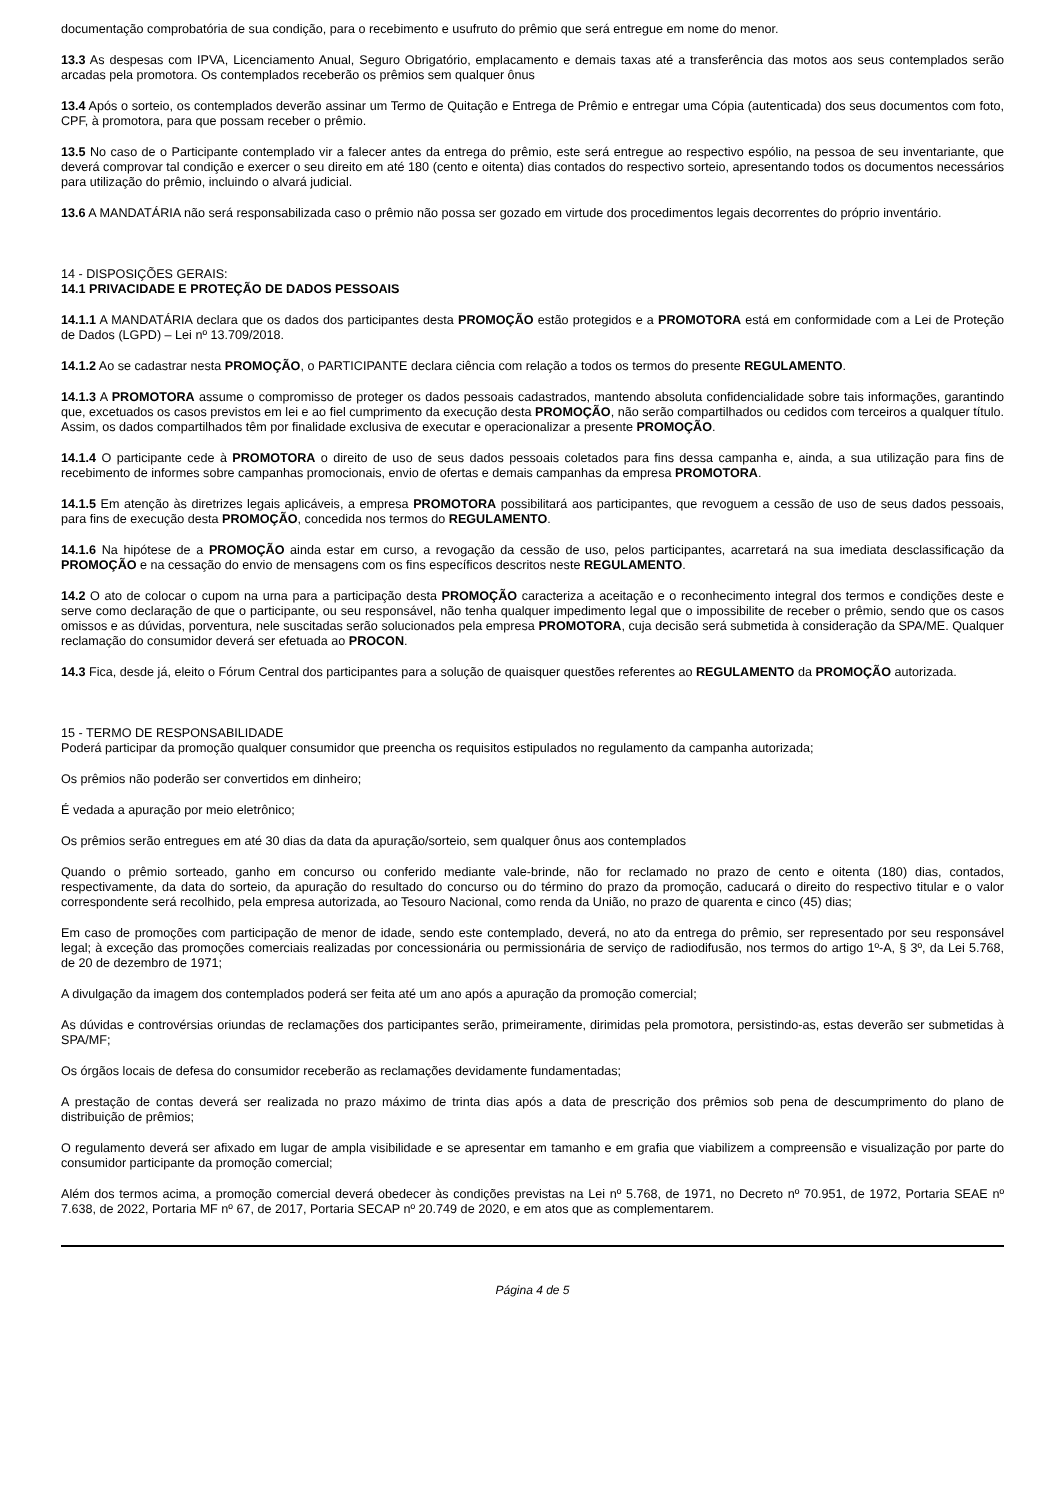documentação comprobatória de sua condição, para o recebimento e usufruto do prêmio que será entregue em nome do menor.
13.3 As despesas com IPVA, Licenciamento Anual, Seguro Obrigatório, emplacamento e demais taxas até a transferência das motos aos seus contemplados serão arcadas pela promotora. Os contemplados receberão os prêmios sem qualquer ônus
13.4 Após o sorteio, os contemplados deverão assinar um Termo de Quitação e Entrega de Prêmio e entregar uma Cópia (autenticada) dos seus documentos com foto, CPF, à promotora, para que possam receber o prêmio.
13.5 No caso de o Participante contemplado vir a falecer antes da entrega do prêmio, este será entregue ao respectivo espólio, na pessoa de seu inventariante, que deverá comprovar tal condição e exercer o seu direito em até 180 (cento e oitenta) dias contados do respectivo sorteio, apresentando todos os documentos necessários para utilização do prêmio, incluindo o alvará judicial.
13.6 A MANDATÁRIA não será responsabilizada caso o prêmio não possa ser gozado em virtude dos procedimentos legais decorrentes do próprio inventário.
14 - DISPOSIÇÕES GERAIS:
14.1 PRIVACIDADE E PROTEÇÃO DE DADOS PESSOAIS
14.1.1 A MANDATÁRIA declara que os dados dos participantes desta PROMOÇÃO estão protegidos e a PROMOTORA está em conformidade com a Lei de Proteção de Dados (LGPD) – Lei nº 13.709/2018.
14.1.2 Ao se cadastrar nesta PROMOÇÃO, o PARTICIPANTE declara ciência com relação a todos os termos do presente REGULAMENTO.
14.1.3 A PROMOTORA assume o compromisso de proteger os dados pessoais cadastrados, mantendo absoluta confidencialidade sobre tais informações, garantindo que, excetuados os casos previstos em lei e ao fiel cumprimento da execução desta PROMOÇÃO, não serão compartilhados ou cedidos com terceiros a qualquer título. Assim, os dados compartilhados têm por finalidade exclusiva de executar e operacionalizar a presente PROMOÇÃO.
14.1.4 O participante cede à PROMOTORA o direito de uso de seus dados pessoais coletados para fins dessa campanha e, ainda, a sua utilização para fins de recebimento de informes sobre campanhas promocionais, envio de ofertas e demais campanhas da empresa PROMOTORA.
14.1.5 Em atenção às diretrizes legais aplicáveis, a empresa PROMOTORA possibilitará aos participantes, que revoguem a cessão de uso de seus dados pessoais, para fins de execução desta PROMOÇÃO, concedida nos termos do REGULAMENTO.
14.1.6 Na hipótese de a PROMOÇÃO ainda estar em curso, a revogação da cessão de uso, pelos participantes, acarretará na sua imediata desclassificação da PROMOÇÃO e na cessação do envio de mensagens com os fins específicos descritos neste REGULAMENTO.
14.2 O ato de colocar o cupom na urna para a participação desta PROMOÇÃO caracteriza a aceitação e o reconhecimento integral dos termos e condições deste e serve como declaração de que o participante, ou seu responsável, não tenha qualquer impedimento legal que o impossibilite de receber o prêmio, sendo que os casos omissos e as dúvidas, porventura, nele suscitadas serão solucionados pela empresa PROMOTORA, cuja decisão será submetida à consideração da SPA/ME. Qualquer reclamação do consumidor deverá ser efetuada ao PROCON.
14.3 Fica, desde já, eleito o Fórum Central dos participantes para a solução de quaisquer questões referentes ao REGULAMENTO da PROMOÇÃO autorizada.
15 - TERMO DE RESPONSABILIDADE
Poderá participar da promoção qualquer consumidor que preencha os requisitos estipulados no regulamento da campanha autorizada;
Os prêmios não poderão ser convertidos em dinheiro;
É vedada a apuração por meio eletrônico;
Os prêmios serão entregues em até 30 dias da data da apuração/sorteio, sem qualquer ônus aos contemplados
Quando o prêmio sorteado, ganho em concurso ou conferido mediante vale-brinde, não for reclamado no prazo de cento e oitenta (180) dias, contados, respectivamente, da data do sorteio, da apuração do resultado do concurso ou do término do prazo da promoção, caducará o direito do respectivo titular e o valor correspondente será recolhido, pela empresa autorizada, ao Tesouro Nacional, como renda da União, no prazo de quarenta e cinco (45) dias;
Em caso de promoções com participação de menor de idade, sendo este contemplado, deverá, no ato da entrega do prêmio, ser representado por seu responsável legal; à exceção das promoções comerciais realizadas por concessionária ou permissionária de serviço de radiodifusão, nos termos do artigo 1º-A, § 3º, da Lei 5.768, de 20 de dezembro de 1971;
A divulgação da imagem dos contemplados poderá ser feita até um ano após a apuração da promoção comercial;
As dúvidas e controvérsias oriundas de reclamações dos participantes serão, primeiramente, dirimidas pela promotora, persistindo-as, estas deverão ser submetidas à SPA/MF;
Os órgãos locais de defesa do consumidor receberão as reclamações devidamente fundamentadas;
A prestação de contas deverá ser realizada no prazo máximo de trinta dias após a data de prescrição dos prêmios sob pena de descumprimento do plano de distribuição de prêmios;
O regulamento deverá ser afixado em lugar de ampla visibilidade e se apresentar em tamanho e em grafia que viabilizem a compreensão e visualização por parte do consumidor participante da promoção comercial;
Além dos termos acima, a promoção comercial deverá obedecer às condições previstas na Lei nº 5.768, de 1971, no Decreto nº 70.951, de 1972, Portaria SEAE nº 7.638, de 2022, Portaria MF nº 67, de 2017, Portaria SECAP nº 20.749 de 2020, e em atos que as complementarem.
Página 4 de 5